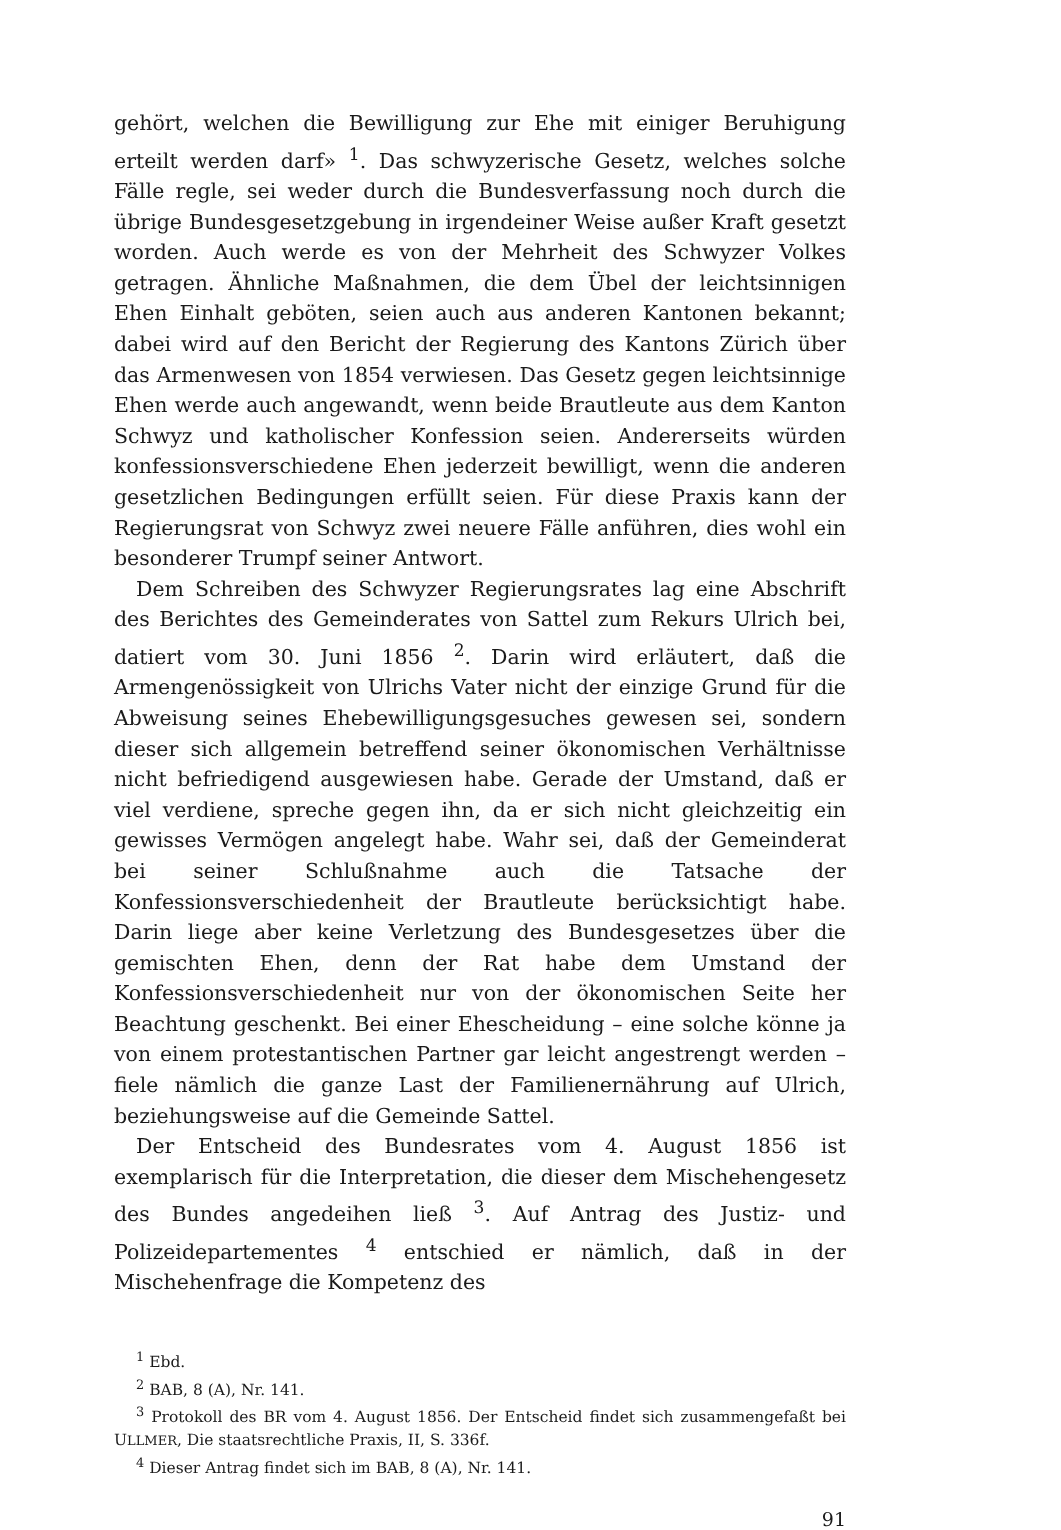gehört, welchen die Bewilligung zur Ehe mit einiger Beruhigung erteilt werden darf» <sup>1</sup>. Das schwyzerische Gesetz, welches solche Fälle regle, sei weder durch die Bundesverfassung noch durch die übrige Bundesgesetzgebung in irgendeiner Weise außer Kraft gesetzt worden. Auch werde es von der Mehrheit des Schwyzer Volkes getragen. Ähnliche Maßnahmen, die dem Übel der leichtsinnigen Ehen Einhalt geböten, seien auch aus anderen Kantonen bekannt; dabei wird auf den Bericht der Regierung des Kantons Zürich über das Armenwesen von 1854 verwiesen. Das Gesetz gegen leichtsinnige Ehen werde auch angewandt, wenn beide Brautleute aus dem Kanton Schwyz und katholischer Konfession seien. Andererseits würden konfessionsverschiedene Ehen jederzeit bewilligt, wenn die anderen gesetzlichen Bedingungen erfüllt seien. Für diese Praxis kann der Regierungsrat von Schwyz zwei neuere Fälle anführen, dies wohl ein besonderer Trumpf seiner Antwort.
Dem Schreiben des Schwyzer Regierungsrates lag eine Abschrift des Berichtes des Gemeinderates von Sattel zum Rekurs Ulrich bei, datiert vom 30. Juni 1856 <sup>2</sup>. Darin wird erläutert, daß die Armengenössigkeit von Ulrichs Vater nicht der einzige Grund für die Abweisung seines Ehebewilligungsgesuches gewesen sei, sondern dieser sich allgemein betreffend seiner ökonomischen Verhältnisse nicht befriedigend ausgewiesen habe. Gerade der Umstand, daß er viel verdiene, spreche gegen ihn, da er sich nicht gleichzeitig ein gewisses Vermögen angelegt habe. Wahr sei, daß der Gemeinderat bei seiner Schlußnahme auch die Tatsache der Konfessionsverschiedenheit der Brautleute berücksichtigt habe. Darin liege aber keine Verletzung des Bundesgesetzes über die gemischten Ehen, denn der Rat habe dem Umstand der Konfessionsverschiedenheit nur von der ökonomischen Seite her Beachtung geschenkt. Bei einer Ehescheidung – eine solche könne ja von einem protestantischen Partner gar leicht angestrengt werden – fiele nämlich die ganze Last der Familienernährung auf Ulrich, beziehungsweise auf die Gemeinde Sattel.
Der Entscheid des Bundesrates vom 4. August 1856 ist exemplarisch für die Interpretation, die dieser dem Mischehengesetz des Bundes angedeihen ließ <sup>3</sup>. Auf Antrag des Justiz- und Polizeidepartementes <sup>4</sup> entschied er nämlich, daß in der Mischehenfrage die Kompetenz des
<sup>1</sup> Ebd.
<sup>2</sup> BAB, 8 (A), Nr. 141.
<sup>3</sup> Protokoll des BR vom 4. August 1856. Der Entscheid findet sich zusammengefaßt bei ULLMER, Die staatsrechtliche Praxis, II, S. 336f.
<sup>4</sup> Dieser Antrag findet sich im BAB, 8 (A), Nr. 141.
91